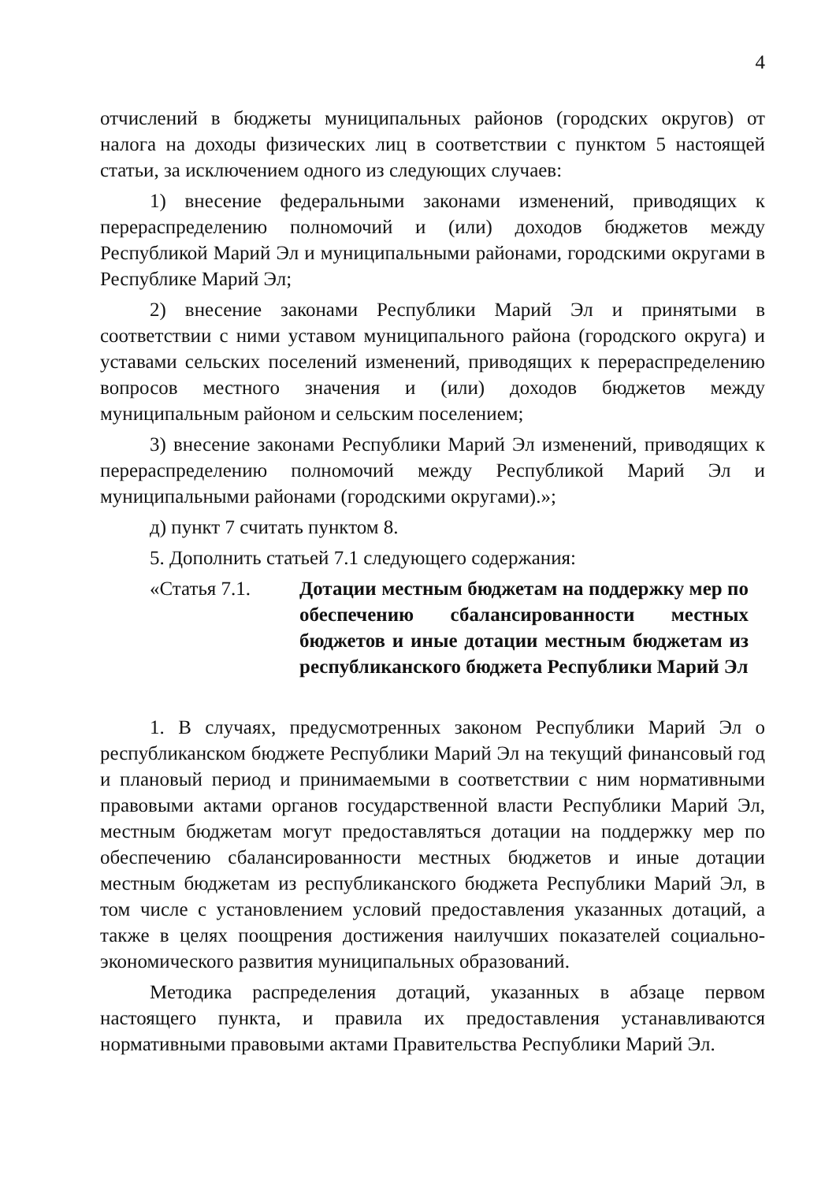4
отчислений в бюджеты муниципальных районов (городских округов) от налога на доходы физических лиц в соответствии с пунктом 5 настоящей статьи, за исключением одного из следующих случаев:
1) внесение федеральными законами изменений, приводящих к перераспределению полномочий и (или) доходов бюджетов между Республикой Марий Эл и муниципальными районами, городскими округами в Республике Марий Эл;
2) внесение законами Республики Марий Эл и принятыми в соответствии с ними уставом муниципального района (городского округа) и уставами сельских поселений изменений, приводящих к перераспределению вопросов местного значения и (или) доходов бюджетов между муниципальным районом и сельским поселением;
3) внесение законами Республики Марий Эл изменений, приводящих к перераспределению полномочий между Республикой Марий Эл и муниципальными районами (городскими округами).»;
д) пункт 7 считать пунктом 8.
5. Дополнить статьей 7.1 следующего содержания:
«Статья 7.1. Дотации местным бюджетам на поддержку мер по обеспечению сбалансированности местных бюджетов и иные дотации местным бюджетам из республиканского бюджета Республики Марий Эл
1. В случаях, предусмотренных законом Республики Марий Эл о республиканском бюджете Республики Марий Эл на текущий финансовый год и плановый период и принимаемыми в соответствии с ним нормативными правовыми актами органов государственной власти Республики Марий Эл, местным бюджетам могут предоставляться дотации на поддержку мер по обеспечению сбалансированности местных бюджетов и иные дотации местным бюджетам из республиканского бюджета Республики Марий Эл, в том числе с установлением условий предоставления указанных дотаций, а также в целях поощрения достижения наилучших показателей социально-экономического развития муниципальных образований.
Методика распределения дотаций, указанных в абзаце первом настоящего пункта, и правила их предоставления устанавливаются нормативными правовыми актами Правительства Республики Марий Эл.